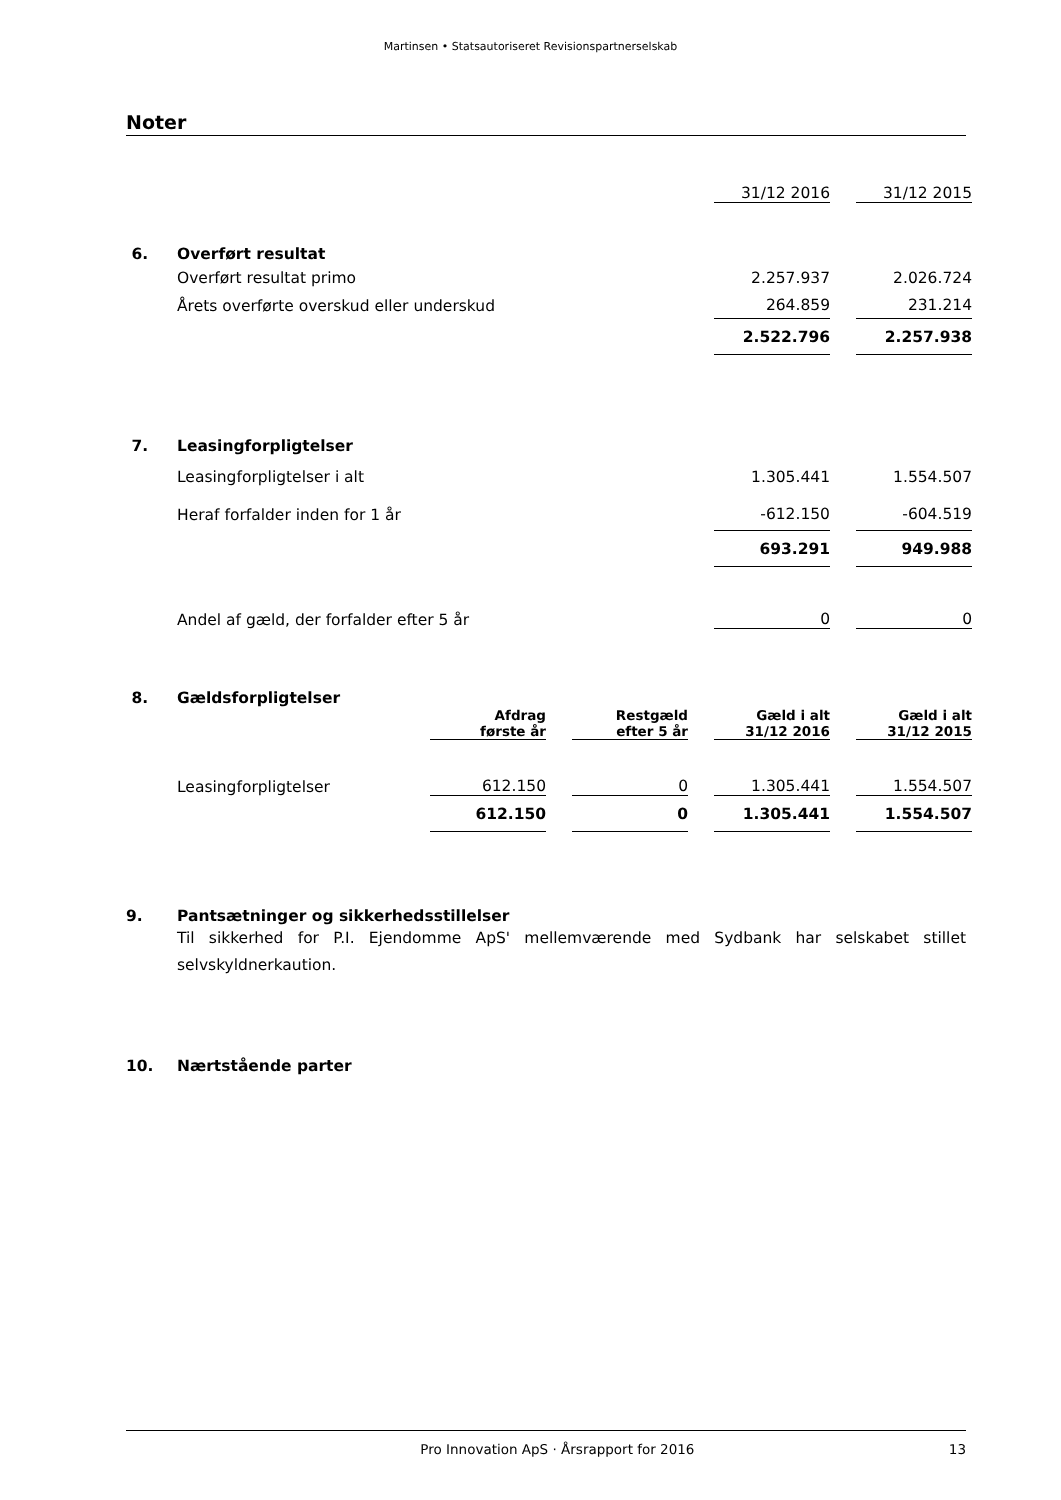Martinsen • Statsautoriseret Revisionspartnerselskab
Noter
| | | 31/12 2016 | | 31/12 2015 |
| 6. | Overført resultat | | | |
| | Overført resultat primo | 2.257.937 | | 2.026.724 |
| | Årets overførte overskud eller underskud | 264.859 | | 231.214 |
| | | 2.522.796 | | 2.257.938 |
| 7. | Leasingforpligtelser | | | |
| | Leasingforpligtelser i alt | 1.305.441 | | 1.554.507 |
| | Heraf forfalder inden for 1 år | -612.150 | | -604.519 |
| | | 693.291 | | 949.988 |
| | Andel af gæld, der forfalder efter 5 år | 0 | | 0 |
| 8. | Gældsforpligtelser | | | | | | | |
| | | Afdrag første år | | Restgæld efter 5 år | | Gæld i alt 31/12 2016 | | Gæld i alt 31/12 2015 |
| | Leasingforpligtelser | 612.150 | | 0 | | 1.305.441 | | 1.554.507 |
| | | 612.150 | | 0 | | 1.305.441 | | 1.554.507 |
| 9. | Pantsætninger og sikkerhedsstillelser |
Til sikkerhed for P.I. Ejendomme ApS' mellemværende med Sydbank har selskabet stillet selvskyldnerkaution.
| 10. | Nærtstående parter |
Pro Innovation ApS · Årsrapport for 2016 13